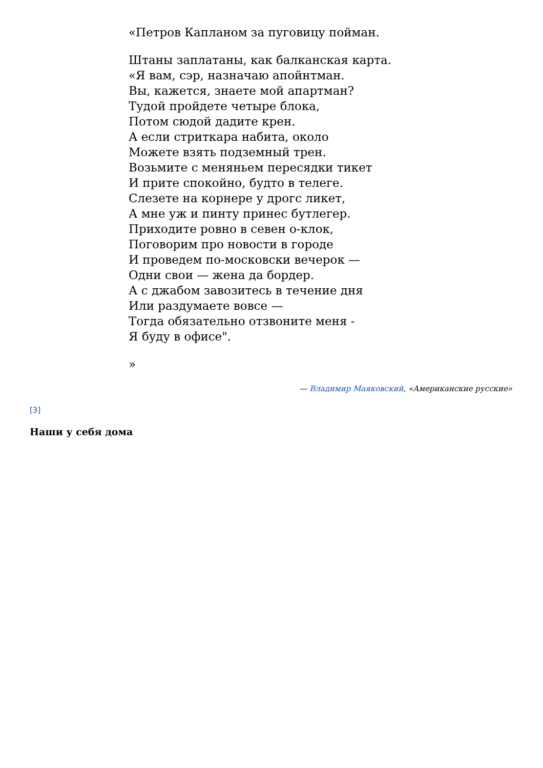«Петров Капланом за пуговицу пойман.
Штаны заплатаны, как балканская карта.
«Я вам, сэр, назначаю апойнтман.
Вы, кажется, знаете мой апартман?
Тудой пройдете четыре блока,
Потом сюдой дадите крен.
А если стриткара набита, около
Можете взять подземный трен.
Возьмите с меняньем пересядки тикет
И прите спокойно, будто в телеге.
Слезете на корнере у дрогс ликет,
А мне уж и пинту принес бутлегер.
Приходите ровно в севен о-клок,
Поговорим про новости в городе
И проведем по-московски вечерок —
Одни свои — жена да бордер.
А с джабом завозитесь в течение дня
Или раздумаете вовсе —
Тогда обязательно отзвоните меня -
Я буду в офисе".
»
— Владимир Маяковский, «Американские русские»
[3]
Наши у себя дома